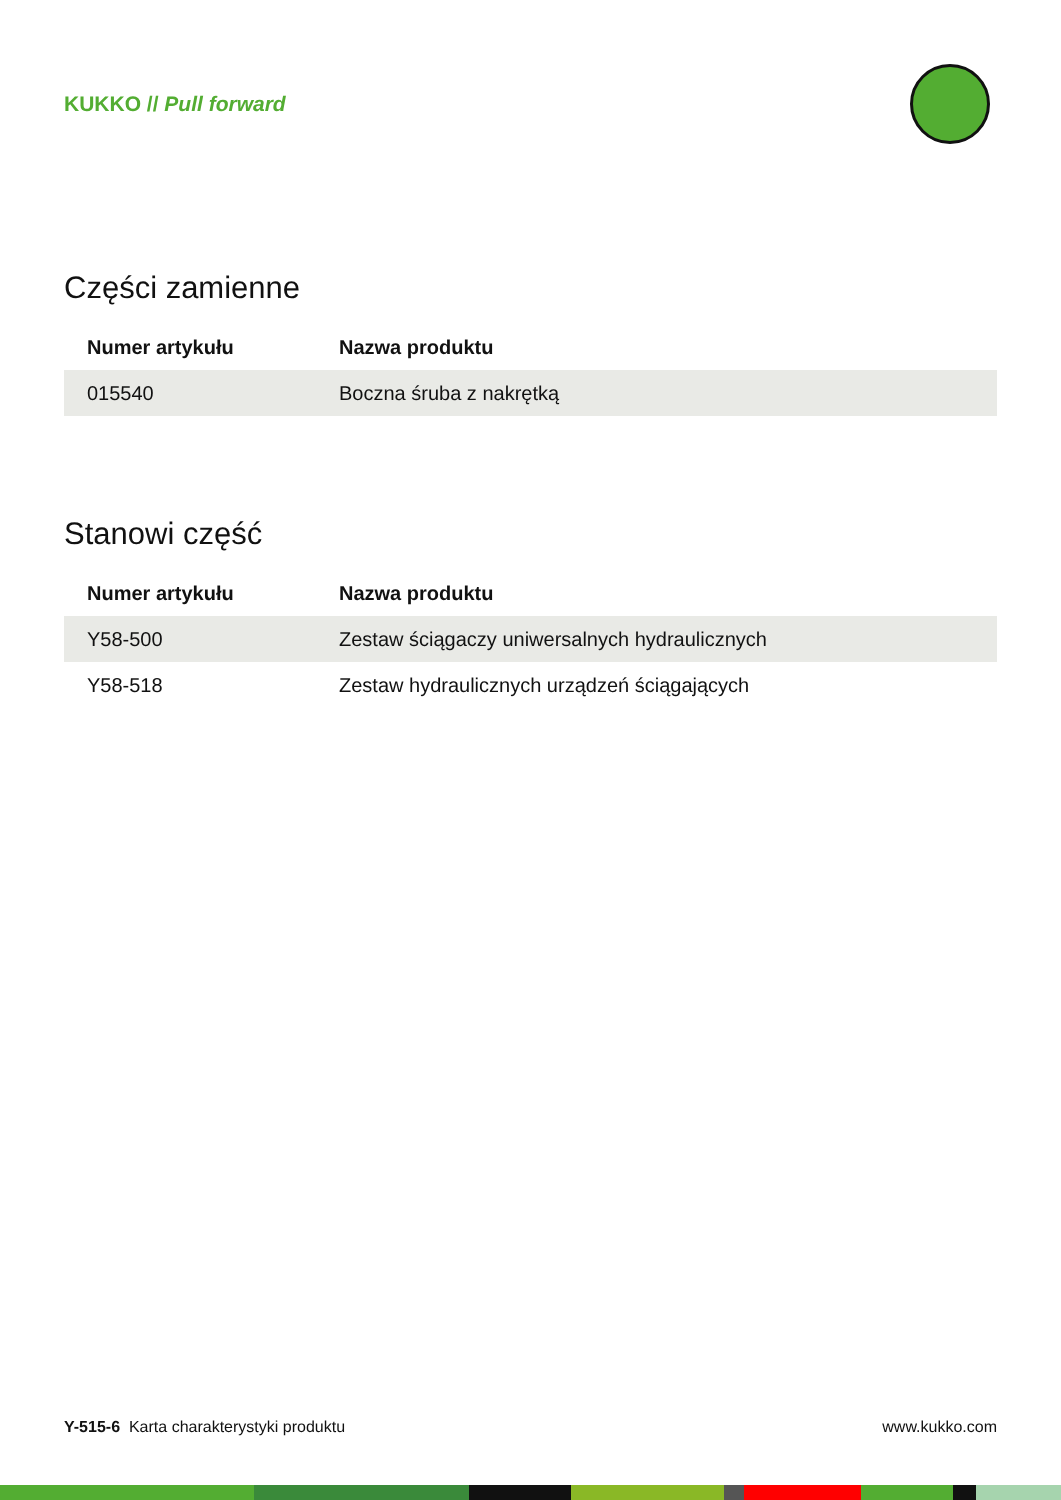KUKKO // Pull forward
Części zamienne
| Numer artykułu | Nazwa produktu |
| --- | --- |
| 015540 | Boczna śruba z nakrętką |
Stanowi część
| Numer artykułu | Nazwa produktu |
| --- | --- |
| Y58-500 | Zestaw ściągaczy uniwersalnych hydraulicznych |
| Y58-518 | Zestaw hydraulicznych urządzeń ściągających |
Y-515-6 Karta charakterystyki produktu www.kukko.com